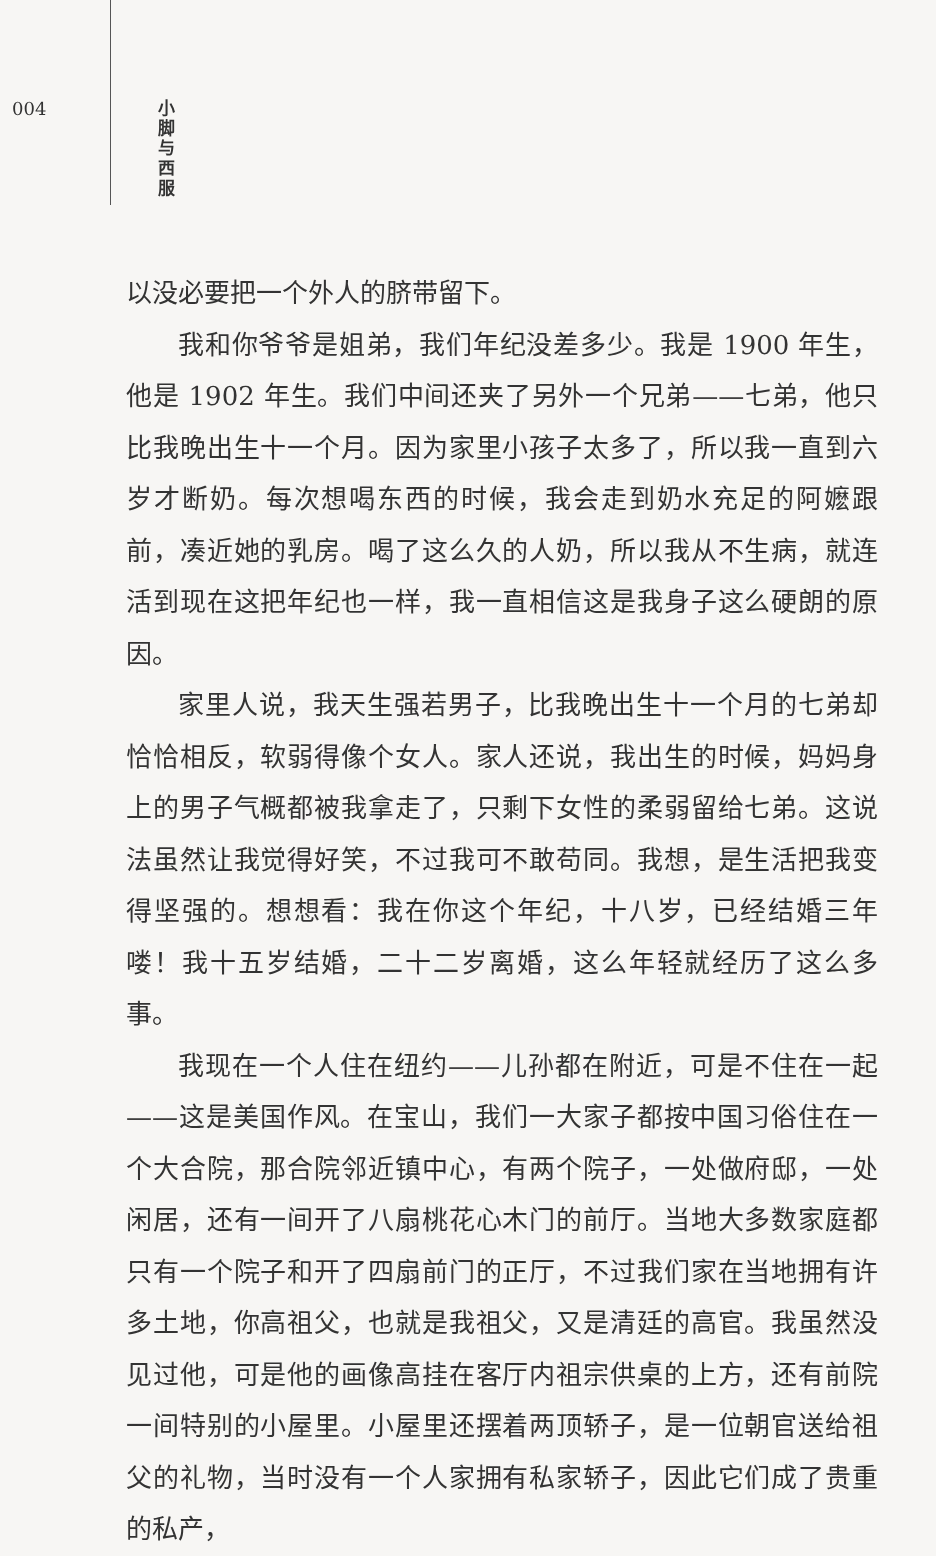004
小 脚 与 西 服
以没必要把一个外人的脐带留下。
我和你爷爷是姐弟，我们年纪没差多少。我是 1900 年生，他是 1902 年生。我们中间还夹了另外一个兄弟——七弟，他只比我晚出生十一个月。因为家里小孩子太多了，所以我一直到六岁才断奶。每次想喝东西的时候，我会走到奶水充足的阿嬷跟前，凑近她的乳房。喝了这么久的人奶，所以我从不生病，就连活到现在这把年纪也一样，我一直相信这是我身子这么硬朗的原因。
家里人说，我天生强若男子，比我晚出生十一个月的七弟却恰恰相反，软弱得像个女人。家人还说，我出生的时候，妈妈身上的男子气概都被我拿走了，只剩下女性的柔弱留给七弟。这说法虽然让我觉得好笑，不过我可不敢苟同。我想，是生活把我变得坚强的。想想看：我在你这个年纪，十八岁，已经结婚三年喽！我十五岁结婚，二十二岁离婚，这么年轻就经历了这么多事。
我现在一个人住在纽约——儿孙都在附近，可是不住在一起——这是美国作风。在宝山，我们一大家子都按中国习俗住在一个大合院，那合院邻近镇中心，有两个院子，一处做府邸，一处闲居，还有一间开了八扇桃花心木门的前厅。当地大多数家庭都只有一个院子和开了四扇前门的正厅，不过我们家在当地拥有许多土地，你高祖父，也就是我祖父，又是清廷的高官。我虽然没见过他，可是他的画像高挂在客厅内祖宗供桌的上方，还有前院一间特别的小屋里。小屋里还摆着两顶轿子，是一位朝官送给祖父的礼物，当时没有一个人家拥有私家轿子，因此它们成了贵重的私产，